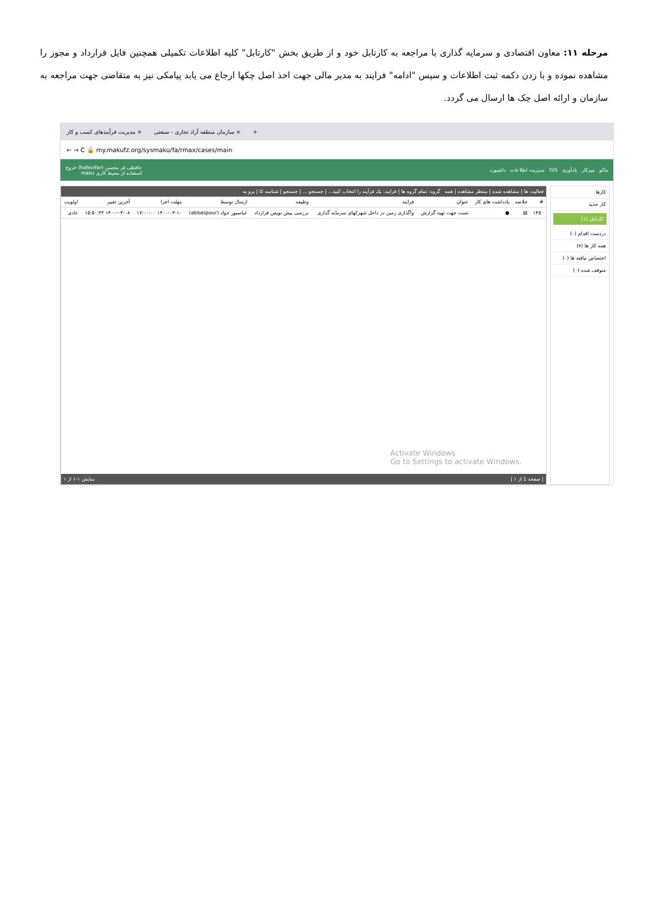مرحله ۱۱: معاون اقتصادی و سرمایه گذاری با مراجعه به کارتابل خود و از طریق بخش "کارتابل" کلیه اطلاعات تکمیلی همچنین فایل قرارداد و مجوز را مشاهده نموده و با زدن دکمه ثبت اطلاعات و سپس "ادامه" فرایند به مدیر مالی جهت اخذ اصل چکها ارجاع می یابد پیامکی نیز به متقاضی جهت مراجعه به سازمان و ارائه اصل چک ها ارسال می گردد.
مدیریت فرآیندهای کسب و کار × سازمان منطقه آزاد تجاری - صنعتی × +
← → C 🔒 my.makufz.org/sysmaku/fa/rmax/cases/main
ماکو میزکار یادآوری GIS مدیریت اطلاعات داشبورد حافظی فر محسن (hafezifar) خروج
استفاده از محیط کاری maku
کارها
کار جدید
کارتابل (۱)
دردست اقدام (۰)
همه کار ها (۷)
اختصاص نیافته ها (۰)
متوقف شده (۰)
فعالیت ها | مشاهده شده | منتظر مشاهده | همه گروه: تمام گروه ها | فرایند: یک فرآیند را انتخاب کنید... | جستجو ... | جستجو | شناسه کا | برو به
| # | خلاصه | یادداشت های کار | عنوان | فرایند | وظیفه | ارسال توسط | مهلت اجرا | آخرین تغییر | اولویت |
| --- | --- | --- | --- | --- | --- | --- | --- | --- | --- |
| ۱۴۵۰ | ▤ | ● | تست جهت تهیه گزارش | واگذاری زمین در داخل شهرکهای سرمایه گذاری | بررسی پیش نویس قرارداد | عباسپور جواد (abbaspour) | ۱۴۰۰-۰۳-۱۰ ۱۷:۰۰:۰۰ | ۱۴۰۰-۰۳-۰۸ ۱۵:۵۰:۳۳ | عادی |
Activate Windows
Go to Settings to activate Windows.
| صفحه 1 از ۱ | نمایش ۱-۱ از ۱